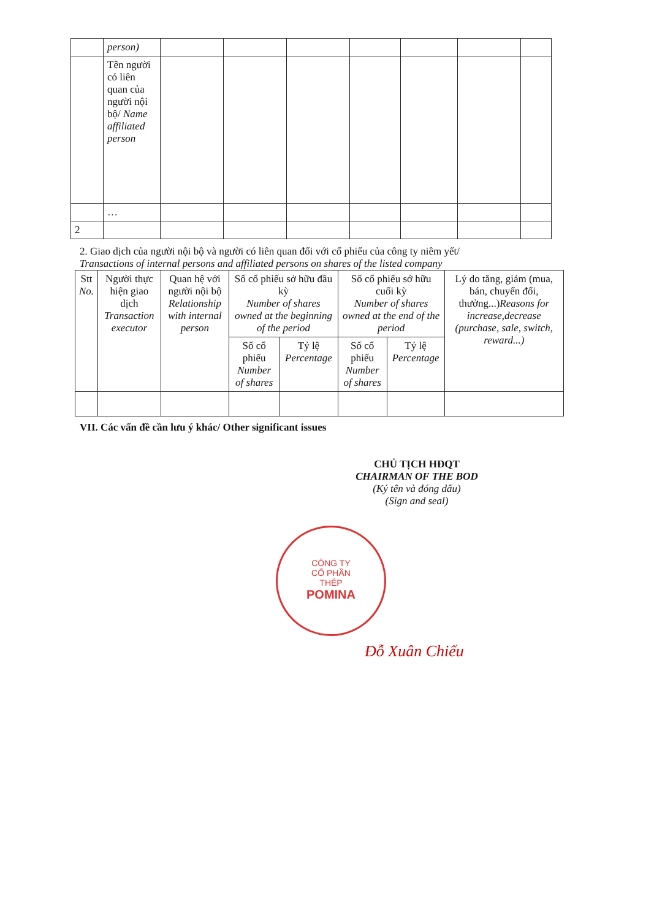| | person) | | | | | | | |
| | Tên người có liên quan của người nội bộ/ Name affiliated person | | | | | | | |
| | … | | | | | | | |
| 2 | | | | | | | | |
2. Giao dịch của người nội bộ và người có liên quan đối với cổ phiếu của công ty niêm yết/
Transactions of internal persons and affiliated persons on shares of the listed company
| Stt No. | Người thực hiện giao dịch Transaction executor | Quan hệ với người nội bộ Relationship with internal person | Số cổ phiếu sở hữu đầu kỳ Number of shares owned at the beginning of the period | | Số cổ phiếu sở hữu cuối kỳ Number of shares owned at the end of the period | | Lý do tăng, giảm (mua, bán, chuyển đổi, thưởng...) Reasons for increase,decrease (purchase, sale, switch, reward...) |
| --- | --- | --- | --- | --- | --- | --- | --- |
| | | | Số cổ phiếu Number of shares | Tỷ lệ Percentage | Số cổ phiếu Number of shares | Tỷ lệ Percentage | |
VII. Các vấn đề cần lưu ý khác/ Other significant issues
CHỦ TỊCH HĐQT
CHAIRMAN OF THE BOD
(Ký tên và đóng dấu)
(Sign and seal)
CÔNG TY
CỔ PHẦN
THÉP
POMINA
Đỗ Xuân Chiểu